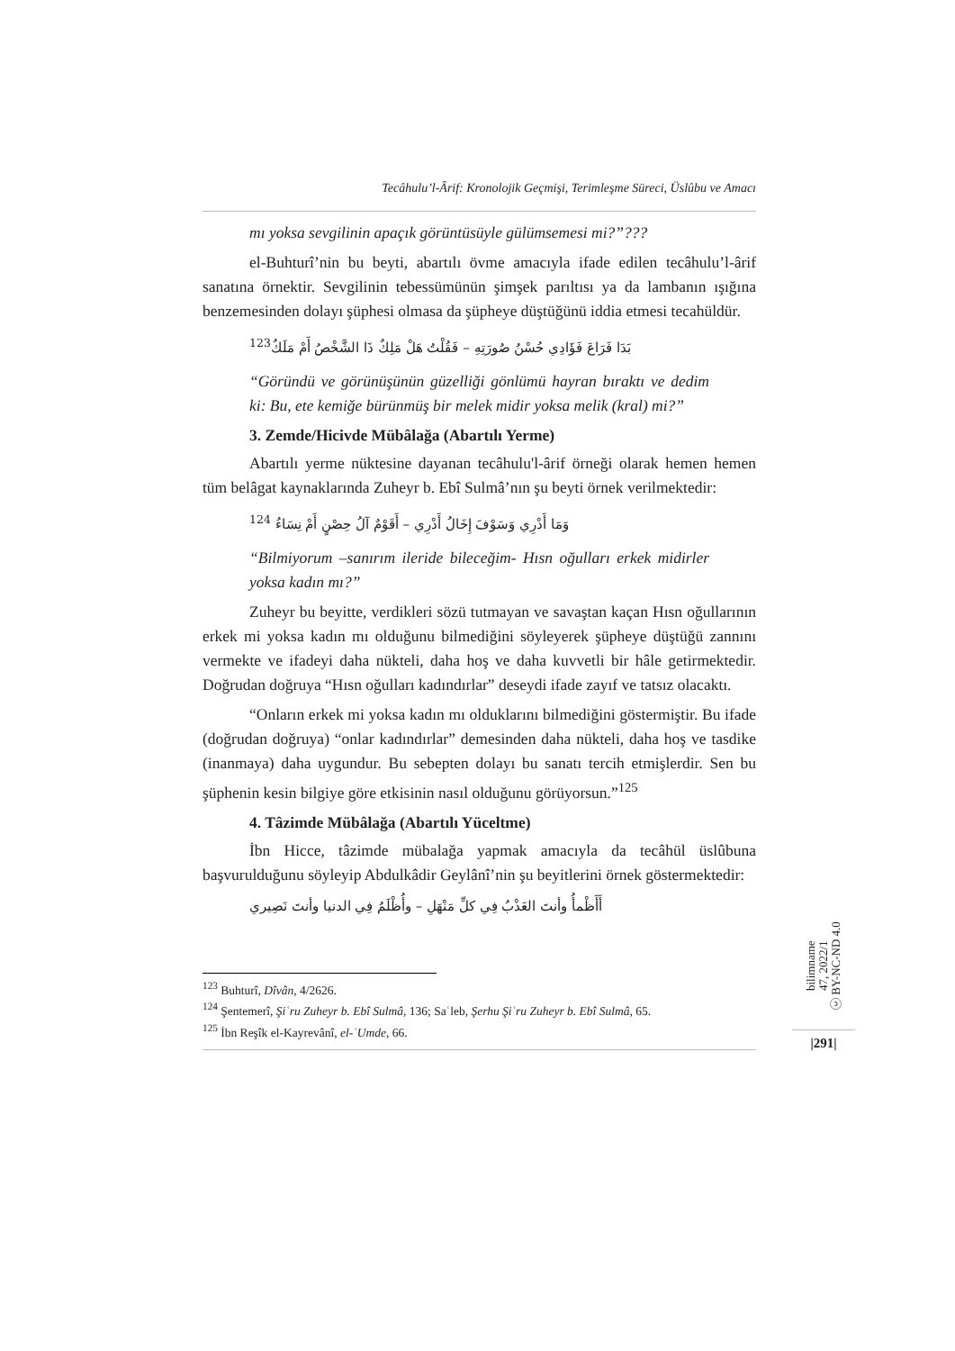Tecâhulu’l-Ârif: Kronolojik Geçmişi, Terimleşme Süreci, Üslûbu ve Amacı
mı yoksa sevgilinin apaçık görüntüsüyle gülümsemesi mi?”???
el-Buhturî’nin bu beyti, abartılı övme amacıyla ifade edilen tecâhulu’l-ârif sanatına örnektir. Sevgilinin tebessümünün şimşek parıltısı ya da lambanın ışığına benzemesinden dolayı şüphesi olmasa da şüpheye düştüğünü iddia etmesi tecahüldür.
بَدَا فَرَاعَ فَؤَادِي حُسْنُ صُورَتِهِ – فَقُلْتُ هَلْ مَلِكٌ ذَا الشَّخْصُ أَمْ مَلَكُ<sup>123</sup>
“Göründü ve görünüşünün güzelliği gönlümü hayran bıraktı ve dedim ki: Bu, ete kemiğe bürünmüş bir melek midir yoksa melik (kral) mi?”
3. Zemde/Hicivde Mübâlağa (Abartılı Yerme)
Abartılı yerme nüktesine dayanan tecâhulu'l-ârif örneği olarak hemen hemen tüm belâgat kaynaklarında Zuheyr b. Ebî Sulmâ’nın şu beyti örnek verilmektedir:
وَمَا أَدْرِي وَسَوْفَ إِخَالُ أَدْرِي – أَقَوْمٌ آلُ حِصْنٍ أَمْ نِسَاءُ <sup>124</sup>
“Bilmiyorum –sanırım ileride bileceğim- Hısn oğulları erkek midirler yoksa kadın mı?”
Zuheyr bu beyitte, verdikleri sözü tutmayan ve savaştan kaçan Hısn oğullarının erkek mi yoksa kadın mı olduğunu bilmediğini söyleyerek şüpheye düştüğü zannını vermekte ve ifadeyi daha nükteli, daha hoş ve daha kuvvetli bir hâle getirmektedir. Doğrudan doğruya “Hısn oğulları kadındırlar” deseydi ifade zayıf ve tatsız olacaktı.
“Onların erkek mi yoksa kadın mı olduklarını bilmediğini göstermiştir. Bu ifade (doğrudan doğruya) “onlar kadındırlar” demesinden daha nükteli, daha hoş ve tasdike (inanmaya) daha uygundur. Bu sebepten dolayı bu sanatı tercih etmişlerdir. Sen bu şüphenin kesin bilgiye göre etkisinin nasıl olduğunu görüyorsun.”<sup>125</sup>
4. Tâzimde Mübâlağa (Abartılı Yüceltme)
İbn Hicce, tâzimde mübalağa yapmak amacıyla da tecâhül üslûbuna başvurulduğunu söyleyip Abdulkâdir Geylânî’nin şu beyitlerini örnek göstermektedir:
أَأَظْمأُ وأنتَ العَذْبُ فِي كلِّ مَنْهَلِ – وأُظْلَمُ فِي الدنيا وأنتَ نَصِيري
<sup>123</sup> Buhturî, Dîvân, 4/2626.
<sup>124</sup> Şentemerî, Şiʿru Zuheyr b. Ebî Sulmâ, 136; Saʿleb, Şerhu Şiʿru Zuheyr b. Ebî Sulmâ, 65.
<sup>125</sup> İbn Reşîk el-Kayrevânî, el-ʿUmde, 66.
bilimname
47, 2022/1
ⓒ BY-NC-ND 4.0
|291|